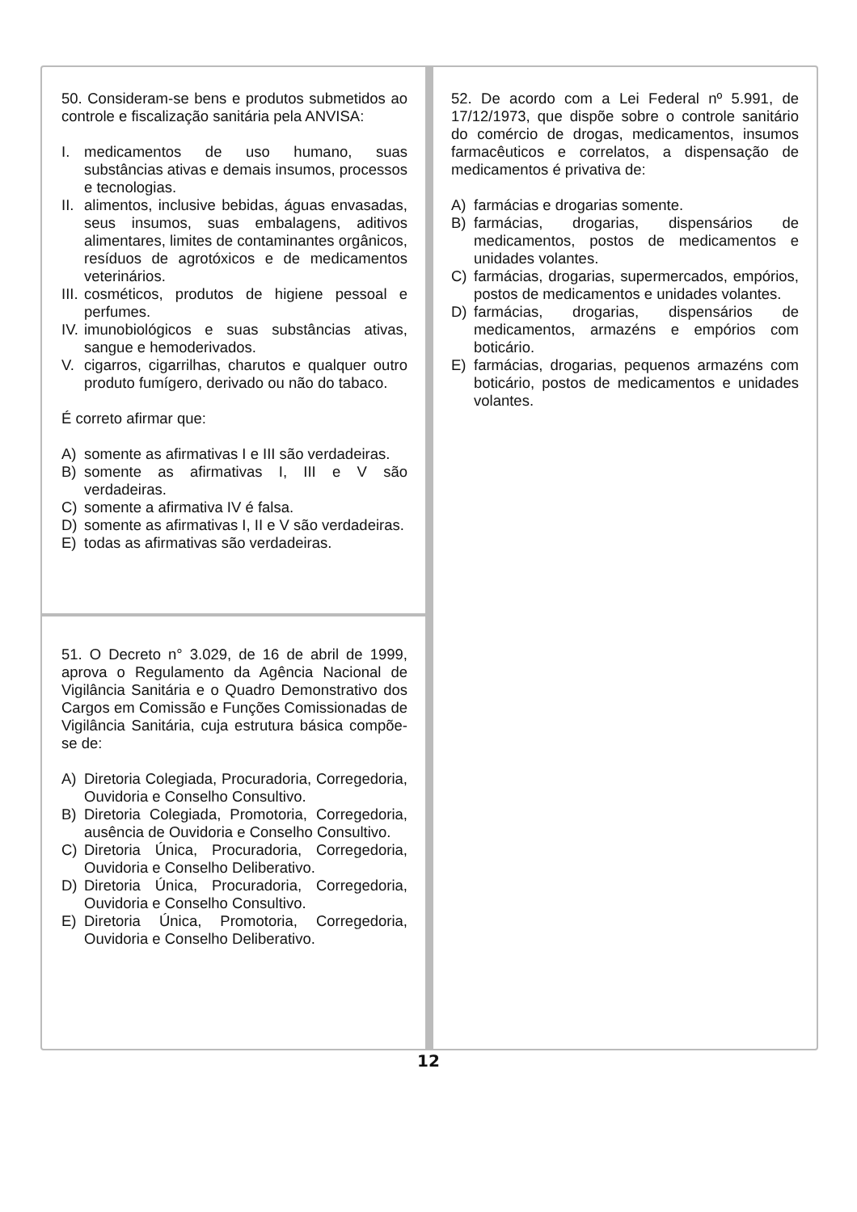50. Consideram-se bens e produtos submetidos ao controle e fiscalização sanitária pela ANVISA:
I. medicamentos de uso humano, suas substâncias ativas e demais insumos, processos e tecnologias.
II. alimentos, inclusive bebidas, águas envasadas, seus insumos, suas embalagens, aditivos alimentares, limites de contaminantes orgânicos, resíduos de agrotóxicos e de medicamentos veterinários.
III. cosméticos, produtos de higiene pessoal e perfumes.
IV. imunobiológicos e suas substâncias ativas, sangue e hemoderivados.
V. cigarros, cigarrilhas, charutos e qualquer outro produto fumígero, derivado ou não do tabaco.
É correto afirmar que:
A) somente as afirmativas I e III são verdadeiras.
B) somente as afirmativas I, III e V são verdadeiras.
C) somente a afirmativa IV é falsa.
D) somente as afirmativas I, II e V são verdadeiras.
E) todas as afirmativas são verdadeiras.
51. O Decreto n° 3.029, de 16 de abril de 1999, aprova o Regulamento da Agência Nacional de Vigilância Sanitária e o Quadro Demonstrativo dos Cargos em Comissão e Funções Comissionadas de Vigilância Sanitária, cuja estrutura básica compõe-se de:
A) Diretoria Colegiada, Procuradoria, Corregedoria, Ouvidoria e Conselho Consultivo.
B) Diretoria Colegiada, Promotoria, Corregedoria, ausência de Ouvidoria e Conselho Consultivo.
C) Diretoria Única, Procuradoria, Corregedoria, Ouvidoria e Conselho Deliberativo.
D) Diretoria Única, Procuradoria, Corregedoria, Ouvidoria e Conselho Consultivo.
E) Diretoria Única, Promotoria, Corregedoria, Ouvidoria e Conselho Deliberativo.
52. De acordo com a Lei Federal nº 5.991, de 17/12/1973, que dispõe sobre o controle sanitário do comércio de drogas, medicamentos, insumos farmacêuticos e correlatos, a dispensação de medicamentos é privativa de:
A) farmácias e drogarias somente.
B) farmácias, drogarias, dispensários de medicamentos, postos de medicamentos e unidades volantes.
C) farmácias, drogarias, supermercados, empórios, postos de medicamentos e unidades volantes.
D) farmácias, drogarias, dispensários de medicamentos, armazéns e empórios com boticário.
E) farmácias, drogarias, pequenos armazéns com boticário, postos de medicamentos e unidades volantes.
12